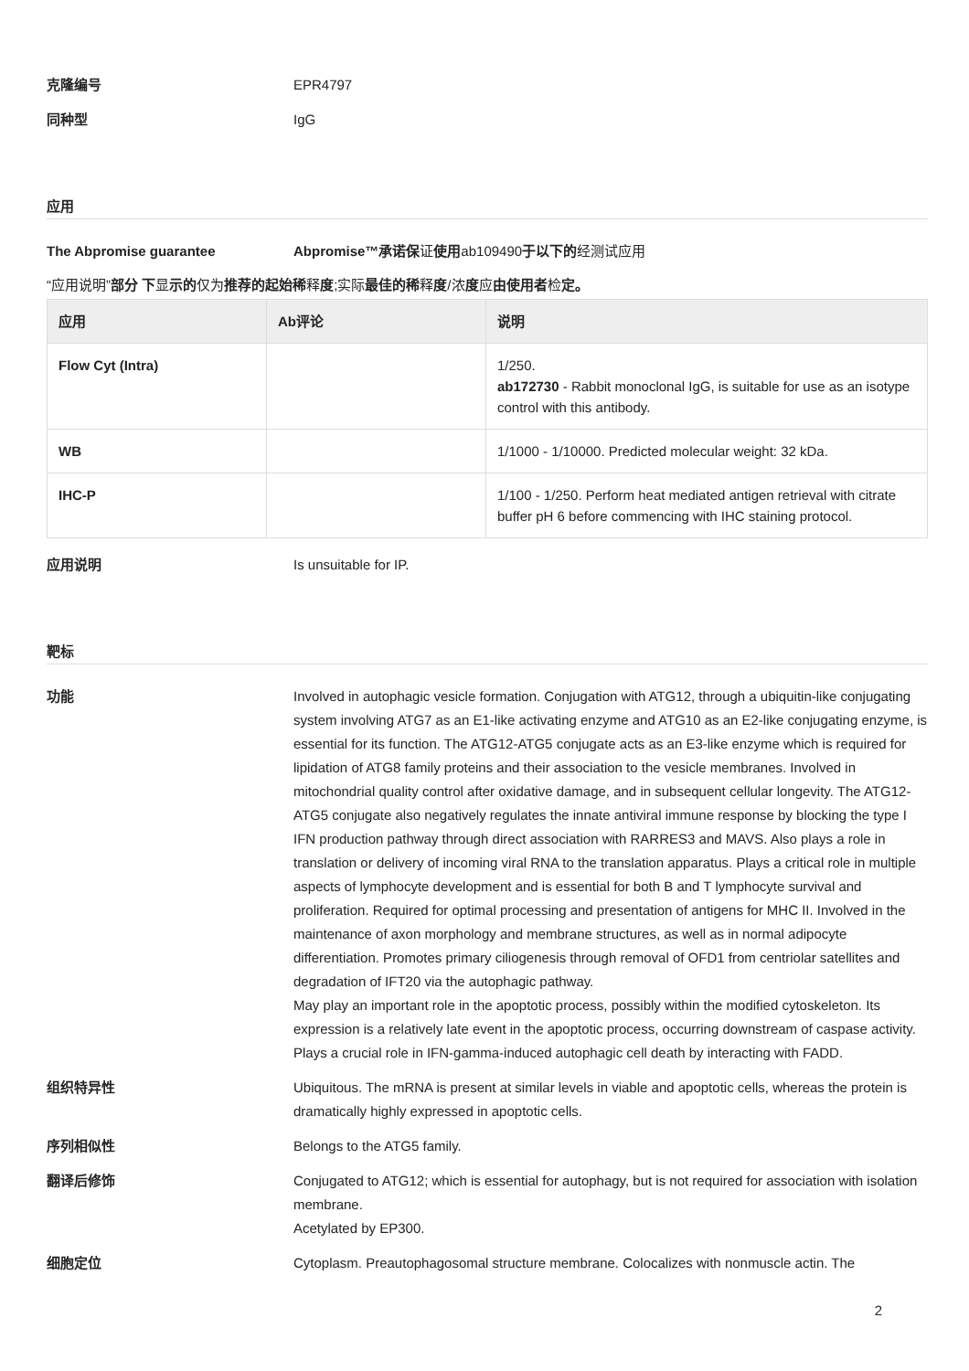克隆编号 EPR4797
同种型 IgG
应用
The Abpromise guarantee Abpromise™承诺保证使用ab109490于以下的经测试应用
“应用说明”部分 下显示的仅为推荐的起始稀释度;实际最佳的稀释度/浓度应由使用者检定。
| 应用 | Ab评论 | 说明 |
| --- | --- | --- |
| Flow Cyt (Intra) | | 1/250. ab172730 - Rabbit monoclonal IgG, is suitable for use as an isotype control with this antibody. |
| WB | | 1/1000 - 1/10000. Predicted molecular weight: 32 kDa. |
| IHC-P | | 1/100 - 1/250. Perform heat mediated antigen retrieval with citrate buffer pH 6 before commencing with IHC staining protocol. |
应用说明 Is unsuitable for IP.
靶标
功能 Involved in autophagic vesicle formation. Conjugation with ATG12, through a ubiquitin-like conjugating system involving ATG7 as an E1-like activating enzyme and ATG10 as an E2-like conjugating enzyme, is essential for its function. The ATG12-ATG5 conjugate acts as an E3-like enzyme which is required for lipidation of ATG8 family proteins and their association to the vesicle membranes. Involved in mitochondrial quality control after oxidative damage, and in subsequent cellular longevity. The ATG12-ATG5 conjugate also negatively regulates the innate antiviral immune response by blocking the type I IFN production pathway through direct association with RARRES3 and MAVS. Also plays a role in translation or delivery of incoming viral RNA to the translation apparatus. Plays a critical role in multiple aspects of lymphocyte development and is essential for both B and T lymphocyte survival and proliferation. Required for optimal processing and presentation of antigens for MHC II. Involved in the maintenance of axon morphology and membrane structures, as well as in normal adipocyte differentiation. Promotes primary ciliogenesis through removal of OFD1 from centriolar satellites and degradation of IFT20 via the autophagic pathway.
May play an important role in the apoptotic process, possibly within the modified cytoskeleton. Its expression is a relatively late event in the apoptotic process, occurring downstream of caspase activity. Plays a crucial role in IFN-gamma-induced autophagic cell death by interacting with FADD.
组织特异性 Ubiquitous. The mRNA is present at similar levels in viable and apoptotic cells, whereas the protein is dramatically highly expressed in apoptotic cells.
序列相似性 Belongs to the ATG5 family.
翻译后修饰 Conjugated to ATG12; which is essential for autophagy, but is not required for association with isolation membrane.
Acetylated by EP300.
细胞定位 Cytoplasm. Preautophagosomal structure membrane. Colocalizes with nonmuscle actin. The
2